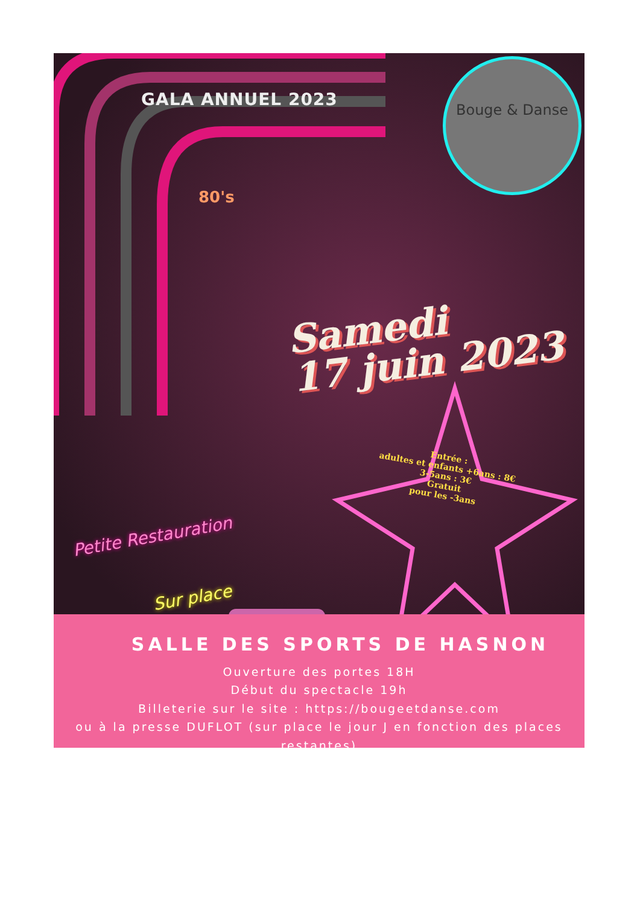Bouge & Danse
GALA ANNUEL 2023
80's
Samedi
17 juin 2023
Entrée :
adultes et enfants +6ans : 8€
3-5ans : 3€
Gratuit
pour les -3ans
Petite Restauration
Sur place
SALLE DES SPORTS DE HASNON
Ouverture des portes 18H
Début du spectacle 19h
Billeterie sur le site : https://bougeetdanse.com
ou à la presse DUFLOT (sur place le jour J en fonction des places restantes)